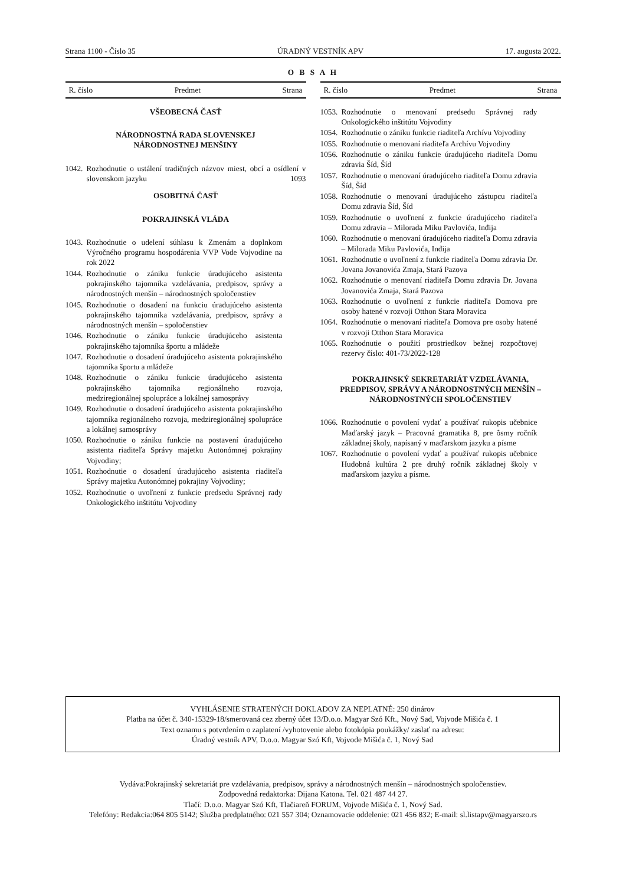Strana 1100 - Číslo 35 ÚRADNÝ VESTNÍK APV 17. augusta 2022.
O B S A H
R. číslo Predmet Strana
VŠEOBECNÁ ČASŤ
NÁRODNOSTNÁ RADA SLOVENSKEJ
NÁRODNOSTNEJ MENŠINY
1042. Rozhodnutie o ustálení tradičných názvov miest, obcí a osídlení v slovenskom jazyku 1093
OSOBITNÁ ČASŤ
POKRAJINSKÁ VLÁDA
1043. Rozhodnutie o udelení súhlasu k Zmenám a doplnkom Výročného programu hospodárenia VVP Vode Vojvodine na rok 2022
1044. Rozhodnutie o zániku funkcie úradujúceho asistenta pokrajinského tajomníka vzdelávania, predpisov, správy a národnostných menšín – národnostných spoločenstiev
1045. Rozhodnutie o dosadení na funkciu úradujúceho asistenta pokrajinského tajomníka vzdelávania, predpisov, správy a národnostných menšín – spoločenstiev
1046. Rozhodnutie o zániku funkcie úradujúceho asistenta pokrajinského tajomníka športu a mládeže
1047. Rozhodnutie o dosadení úradujúceho asistenta pokrajinského tajomníka športu a mládeže
1048. Rozhodnutie o zániku funkcie úradujúceho asistenta pokrajinského tajomníka regionálneho rozvoja, medziregionálnej spolupráce a lokálnej samosprávy
1049. Rozhodnutie o dosadení úradujúceho asistenta pokrajinského tajomníka regionálneho rozvoja, medziregionálnej spolupráce a lokálnej samosprávy
1050. Rozhodnutie o zániku funkcie na postavení úradujúceho asistenta riaditeľa Správy majetku Autonómnej pokrajiny Vojvodiny;
1051. Rozhodnutie o dosadení úradujúceho asistenta riaditeľa Správy majetku Autonómnej pokrajiny Vojvodiny;
1052. Rozhodnutie o uvoľnení z funkcie predsedu Správnej rady Onkologického inštitútu Vojvodiny
R. číslo Predmet Strana
1053. Rozhodnutie o menovaní predsedu Správnej rady Onkologického inštitútu Vojvodiny
1054. Rozhodnutie o zániku funkcie riaditeľa Archívu Vojvodiny
1055. Rozhodnutie o menovaní riaditeľa Archívu Vojvodiny
1056. Rozhodnutie o zániku funkcie úradujúceho riaditeľa Domu zdravia Šíd, Šíd
1057. Rozhodnutie o menovaní úradujúceho riaditeľa Domu zdravia Šíd, Šíd
1058. Rozhodnutie o menovaní úradujúceho zástupcu riaditeľa Domu zdravia Šíd, Šíd
1059. Rozhodnutie o uvoľnení z funkcie úradujúceho riaditeľa Domu zdravia – Milorada Miku Pavlovića, Inđija
1060. Rozhodnutie o menovaní úradujúceho riaditeľa Domu zdravia – Milorada Miku Pavlovića, Inđija
1061. Rozhodnutie o uvoľnení z funkcie riaditeľa Domu zdravia Dr. Jovana Jovanovića Zmaja, Stará Pazova
1062. Rozhodnutie o menovaní riaditeľa Domu zdravia Dr. Jovana Jovanovića Zmaja, Stará Pazova
1063. Rozhodnutie o uvoľnení z funkcie riaditeľa Domova pre osoby hatené v rozvoji Otthon Stara Moravica
1064. Rozhodnutie o menovaní riaditeľa Domova pre osoby hatené v rozvoji Otthon Stara Moravica
1065. Rozhodnutie o použití prostriedkov bežnej rozpočtovej rezervy číslo: 401-73/2022-128
POKRAJINSKÝ SEKRETARIÁT VZDELÁVANIA,
PREDPISOV, SPRÁVY A NÁRODNOSTNÝCH MENŠÍN –
NÁRODNOSTNÝCH SPOLOČENSTIEV
1066. Rozhodnutie o povolení vydať a používať rukopis učebnice Maďarský jazyk – Pracovná gramatika 8, pre ôsmy ročník základnej školy, napísaný v maďarskom jazyku a písme
1067. Rozhodnutie o povolení vydať a používať rukopis učebnice Hudobná kultúra 2 pre druhý ročník základnej školy v maďarskom jazyku a písme.
VYHLÁSENIE STRATENÝCH DOKLADOV ZA NEPLATNÉ: 250 dinárov
Platba na účet č. 340-15329-18/smerovaná cez zberný účet 13/D.o.o. Magyar Szó Kft., Nový Sad, Vojvode Mišića č. 1
Text oznamu s potvrdením o zaplatení /vyhotovenie alebo fotokópia poukážky/ zaslať na adresu:
Úradný vestník APV, D.o.o. Magyar Szó Kft, Vojvode Mišića č. 1, Nový Sad
Vydáva:Pokrajinský sekretariát pre vzdelávania, predpisov, správy a národnostných menšín – národnostných spoločenstiev.
Zodpovedná redaktorka: Dijana Katona. Tel. 021 487 44 27.
Tlačí: D.o.o. Magyar Szó Kft, Tlačiareň FORUM, Vojvode Mišića č. 1, Nový Sad.
Telefóny: Redakcia:064 805 5142; Služba predplatného: 021 557 304; Oznamovacie oddelenie: 021 456 832; E-mail: sl.listapv@magyarszo.rs